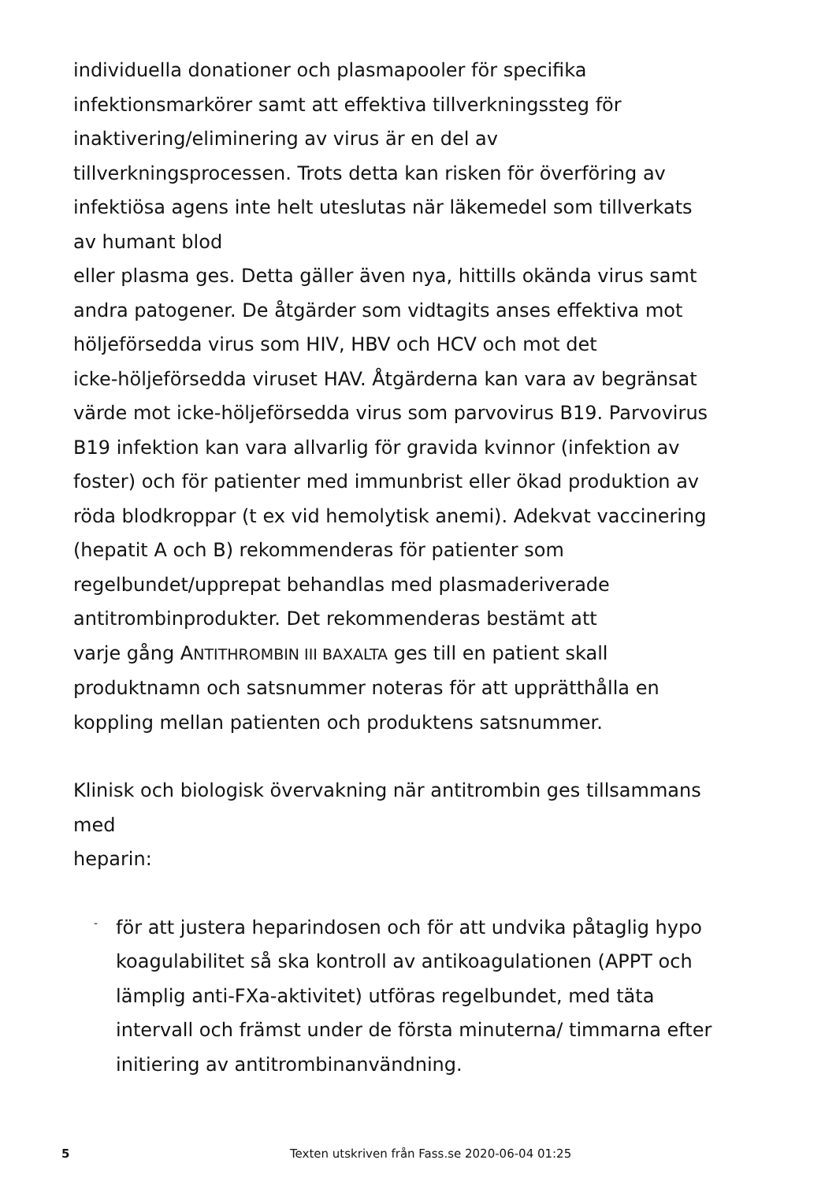individuella donationer och plasmapooler för specifika
infektionsmarkörer samt att effektiva tillverkningssteg för
inaktivering/eliminering av virus är en del av
tillverkningsprocessen. Trots detta kan risken för överföring av
infektiösa agens inte helt uteslutas när läkemedel som tillverkats
av humant blod
eller plasma ges. Detta gäller även nya, hittills okända virus samt
andra patogener. De åtgärder som vidtagits anses effektiva mot
höljeförsedda virus som HIV, HBV och HCV och mot det
icke-höljeförsedda viruset HAV. Åtgärderna kan vara av begränsat
värde mot icke-höljeförsedda virus som parvovirus B19. Parvovirus
B19 infektion kan vara allvarlig för gravida kvinnor (infektion av
foster) och för patienter med immunbrist eller ökad produktion av
röda blodkroppar (t ex vid hemolytisk anemi). Adekvat vaccinering
(hepatit A och B) rekommenderas för patienter som
regelbundet/upprepat behandlas med plasmaderiverade
antitrombinprodukter. Det rekommenderas bestämt att
varje gång ANTITHROMBIN III BAXALTA ges till en patient skall
produktnamn och satsnummer noteras för att upprätthålla en
koppling mellan patienten och produktens satsnummer.
Klinisk och biologisk övervakning när antitrombin ges tillsammans
med
heparin:
-
för att justera heparindosen och för att undvika påtaglig hypo
koagulabilitet så ska kontroll av antikoagulationen (APPT och
lämplig anti-FXa-aktivitet) utföras regelbundet, med täta
intervall och främst under de första minuterna/ timmarna efter
initiering av antitrombinanvändning.
5 Texten utskriven från Fass.se 2020-06-04 01:25